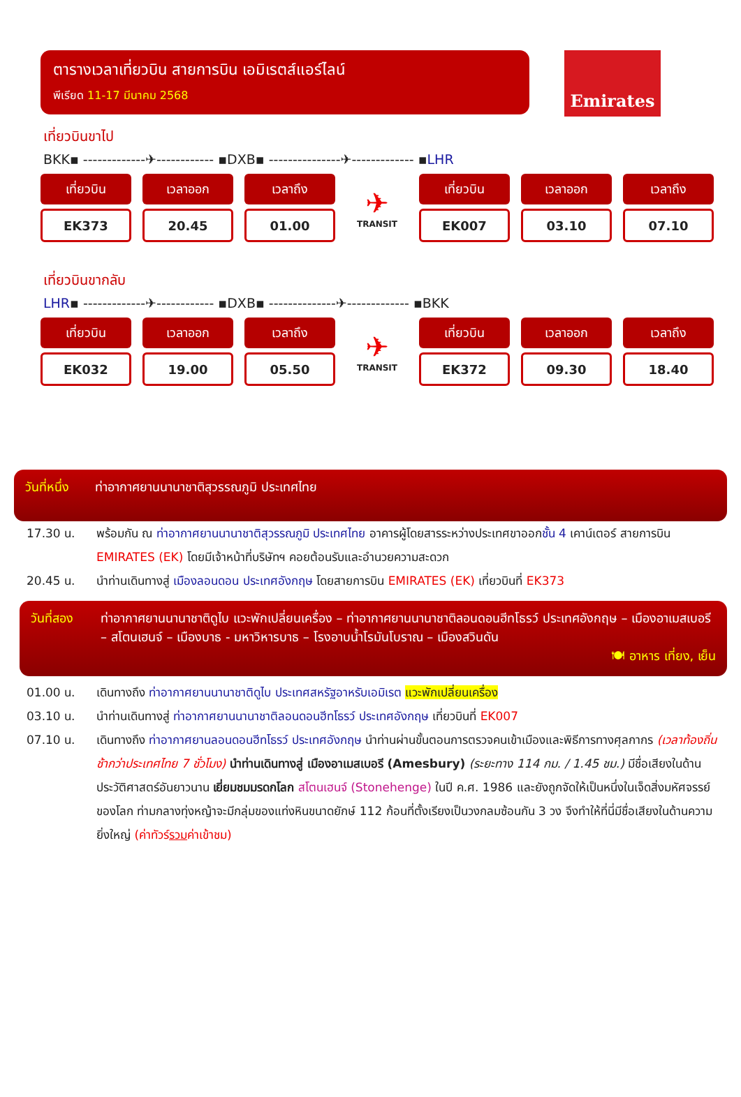ตารางเวลาเที่ยวบิน สายการบิน เอมิเรตส์แอร์ไลน์
พีเรียด 11-17 มีนาคม 2568
Emirates
เที่ยวบินขาไป
BKK▪ -------------✈------------ ▪DXB▪ ---------------✈------------- ▪LHR
| เที่ยวบิน | เวลาออก | เวลาถึง |
| --- | --- | --- |
| EK373 | 20.45 | 01.00 |
✈
TRANSIT
| เที่ยวบิน | เวลาออก | เวลาถึง |
| --- | --- | --- |
| EK007 | 03.10 | 07.10 |
เที่ยวบินขากลับ
LHR▪ -------------✈------------ ▪DXB▪ --------------✈------------- ▪BKK
| เที่ยวบิน | เวลาออก | เวลาถึง |
| --- | --- | --- |
| EK032 | 19.00 | 05.50 |
✈
TRANSIT
| เที่ยวบิน | เวลาออก | เวลาถึง |
| --- | --- | --- |
| EK372 | 09.30 | 18.40 |
วันที่หนึ่ง ท่าอากาศยานนานาชาติสุวรรณภูมิ ประเทศไทย
17.30 น. พร้อมกัน ณ ท่าอากาศยานนานาชาติสุวรรณภูมิ ประเทศไทย อาคารผู้โดยสารระหว่างประเทศขาออกชั้น 4 เคาน์เตอร์ สายการบิน EMIRATES (EK) โดยมีเจ้าหน้าที่บริษัทฯ คอยต้อนรับและอำนวยความสะดวก
20.45 น. นำท่านเดินทางสู่ เมืองลอนดอน ประเทศอังกฤษ โดยสายการบิน EMIRATES (EK) เที่ยวบินที่ EK373
วันที่สอง ท่าอากาศยานนานาชาติดูไบ แวะพักเปลี่ยนเครื่อง – ท่าอากาศยานนานาชาติลอนดอนฮีทโธรว์ ประเทศอังกฤษ – เมืองอาเมสเบอรี – สโตนเฮนจ์ – เมืองบาธ - มหาวิหารบาธ – โรงอาบน้ำโรมันโบราณ – เมืองสวินดัน
🍽 อาหาร เที่ยง, เย็น
01.00 น. เดินทางถึง ท่าอากาศยานนานาชาติดูไบ ประเทศสหรัฐอาหรับเอมิเรต แวะพักเปลี่ยนเครื่อง
03.10 น. นำท่านเดินทางสู่ ท่าอากาศยานนานาชาติลอนดอนฮีทโธรว์ ประเทศอังกฤษ เที่ยวบินที่ EK007
07.10 น. เดินทางถึง ท่าอากาศยานลอนดอนฮีทโธรว์ ประเทศอังกฤษ นำท่านผ่านขั้นตอนการตรวจคนเข้าเมืองและพิธีการทางศุลกากร (เวลาท้องถิ่นช้ากว่าประเทศไทย 7 ชั่วโมง) นำท่านเดินทางสู่ เมืองอาเมสเบอรี (Amesbury) (ระยะทาง 114 กม. / 1.45 ชม.) มีชื่อเสียงในด้านประวัติศาสตร์อันยาวนาน เยี่ยมชมมรดกโลก สโตนเฮนจ์ (Stonehenge) ในปี ค.ศ. 1986 และยังถูกจัดให้เป็นหนึ่งในเจ็ดสิ่งมหัศจรรย์ของโลก ท่ามกลางทุ่งหญ้าจะมีกลุ่มของแท่งหินขนาดยักษ์ 112 ก้อนที่ตั้งเรียงเป็นวงกลมซ้อนกัน 3 วง จึงทำให้ที่นี่มีชื่อเสียงในด้านความยิ่งใหญ่ (ค่าทัวร์รวมค่าเข้าชม)